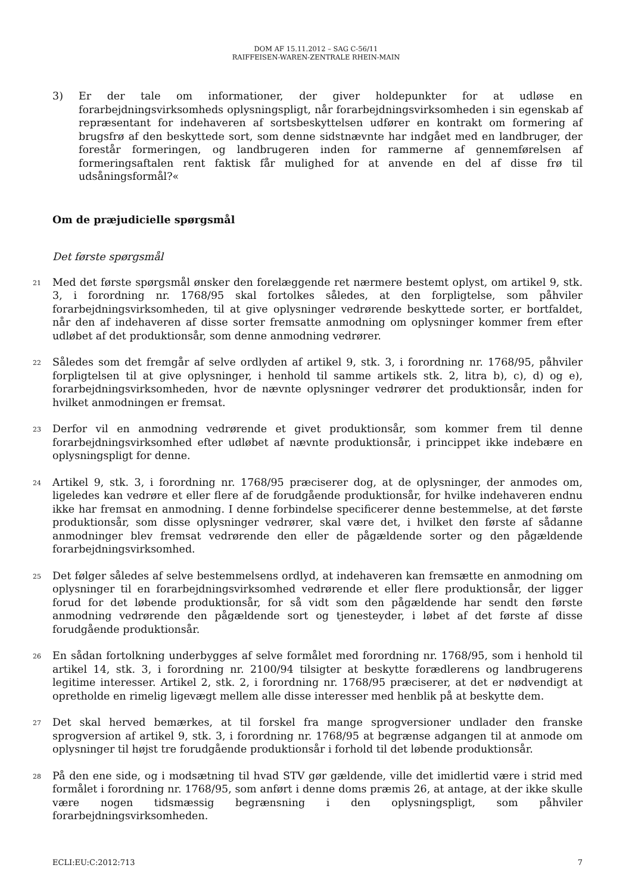DOM AF 15.11.2012 – SAG C-56/11
RAIFFEISEN-WAREN-ZENTRALE RHEIN-MAIN
3) Er der tale om informationer, der giver holdepunkter for at udløse en forarbejdningsvirksomheds oplysningspligt, når forarbejdningsvirksomheden i sin egenskab af repræsentant for indehaveren af sortsbeskyttelsen udfører en kontrakt om formering af brugsfrø af den beskyttede sort, som denne sidstnævnte har indgået med en landbruger, der forestår formeringen, og landbrugeren inden for rammerne af gennemførelsen af formeringsaftalen rent faktisk får mulighed for at anvende en del af disse frø til udsåningsformål?«
Om de præjudicielle spørgsmål
Det første spørgsmål
21
Med det første spørgsmål ønsker den forelæggende ret nærmere bestemt oplyst, om artikel 9, stk. 3, i forordning nr. 1768/95 skal fortolkes således, at den forpligtelse, som påhviler forarbejdningsvirksomheden, til at give oplysninger vedrørende beskyttede sorter, er bortfaldet, når den af indehaveren af disse sorter fremsatte anmodning om oplysninger kommer frem efter udløbet af det produktionsår, som denne anmodning vedrører.
22
Således som det fremgår af selve ordlyden af artikel 9, stk. 3, i forordning nr. 1768/95, påhviler forpligtelsen til at give oplysninger, i henhold til samme artikels stk. 2, litra b), c), d) og e), forarbejdningsvirksomheden, hvor de nævnte oplysninger vedrører det produktionsår, inden for hvilket anmodningen er fremsat.
23
Derfor vil en anmodning vedrørende et givet produktionsår, som kommer frem til denne forarbejdningsvirksomhed efter udløbet af nævnte produktionsår, i princippet ikke indebære en oplysningspligt for denne.
24
Artikel 9, stk. 3, i forordning nr. 1768/95 præciserer dog, at de oplysninger, der anmodes om, ligeledes kan vedrøre et eller flere af de forudgående produktionsår, for hvilke indehaveren endnu ikke har fremsat en anmodning. I denne forbindelse specificerer denne bestemmelse, at det første produktionsår, som disse oplysninger vedrører, skal være det, i hvilket den første af sådanne anmodninger blev fremsat vedrørende den eller de pågældende sorter og den pågældende forarbejdningsvirksomhed.
25
Det følger således af selve bestemmelsens ordlyd, at indehaveren kan fremsætte en anmodning om oplysninger til en forarbejdningsvirksomhed vedrørende et eller flere produktionsår, der ligger forud for det løbende produktionsår, for så vidt som den pågældende har sendt den første anmodning vedrørende den pågældende sort og tjenesteyder, i løbet af det første af disse forudgående produktionsår.
26
En sådan fortolkning underbygges af selve formålet med forordning nr. 1768/95, som i henhold til artikel 14, stk. 3, i forordning nr. 2100/94 tilsigter at beskytte forædlerens og landbrugerens legitime interesser. Artikel 2, stk. 2, i forordning nr. 1768/95 præciserer, at det er nødvendigt at opretholde en rimelig ligevægt mellem alle disse interesser med henblik på at beskytte dem.
27
Det skal herved bemærkes, at til forskel fra mange sprogversioner undlader den franske sprogversion af artikel 9, stk. 3, i forordning nr. 1768/95 at begrænse adgangen til at anmode om oplysninger til højst tre forudgående produktionsår i forhold til det løbende produktionsår.
28
På den ene side, og i modsætning til hvad STV gør gældende, ville det imidlertid være i strid med formålet i forordning nr. 1768/95, som anført i denne doms præmis 26, at antage, at der ikke skulle være nogen tidsmæssig begrænsning i den oplysningspligt, som påhviler forarbejdningsvirksomheden.
ECLI:EU:C:2012:713 7